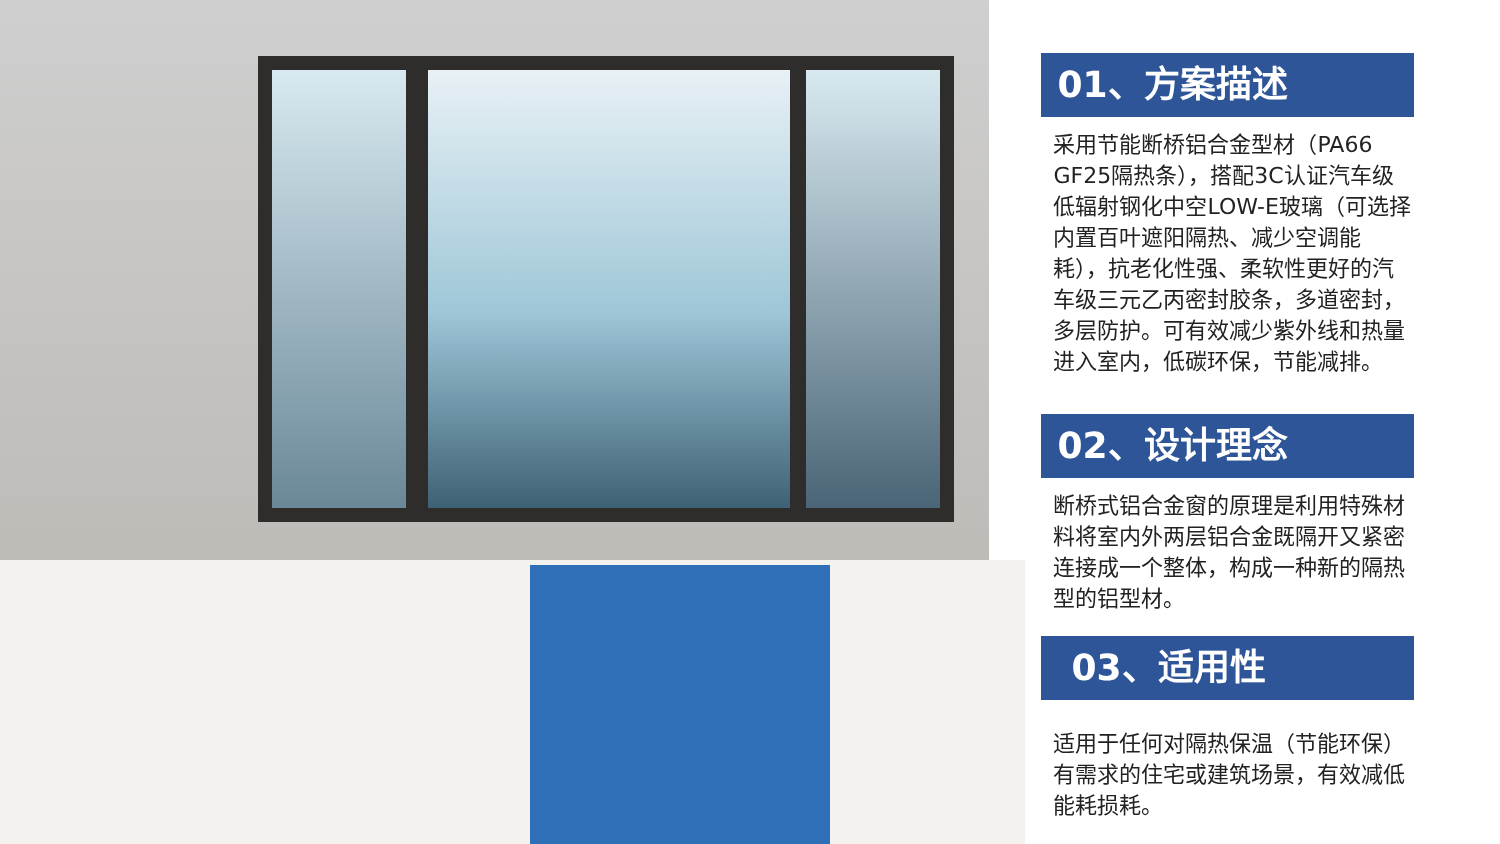01、方案描述
采用节能断桥铝合金型材（PA66 GF25隔热条），搭配3C认证汽车级低辐射钢化中空LOW-E玻璃（可选择内置百叶遮阳隔热、减少空调能耗），抗老化性强、柔软性更好的汽车级三元乙丙密封胶条，多道密封，多层防护。可有效减少紫外线和热量进入室内，低碳环保，节能减排。
02、设计理念
断桥式铝合金窗的原理是利用特殊材料将室内外两层铝合金既隔开又紧密连接成一个整体，构成一种新的隔热型的铝型材。
03、适用性
适用于任何对隔热保温（节能环保）有需求的住宅或建筑场景，有效减低能耗损耗。